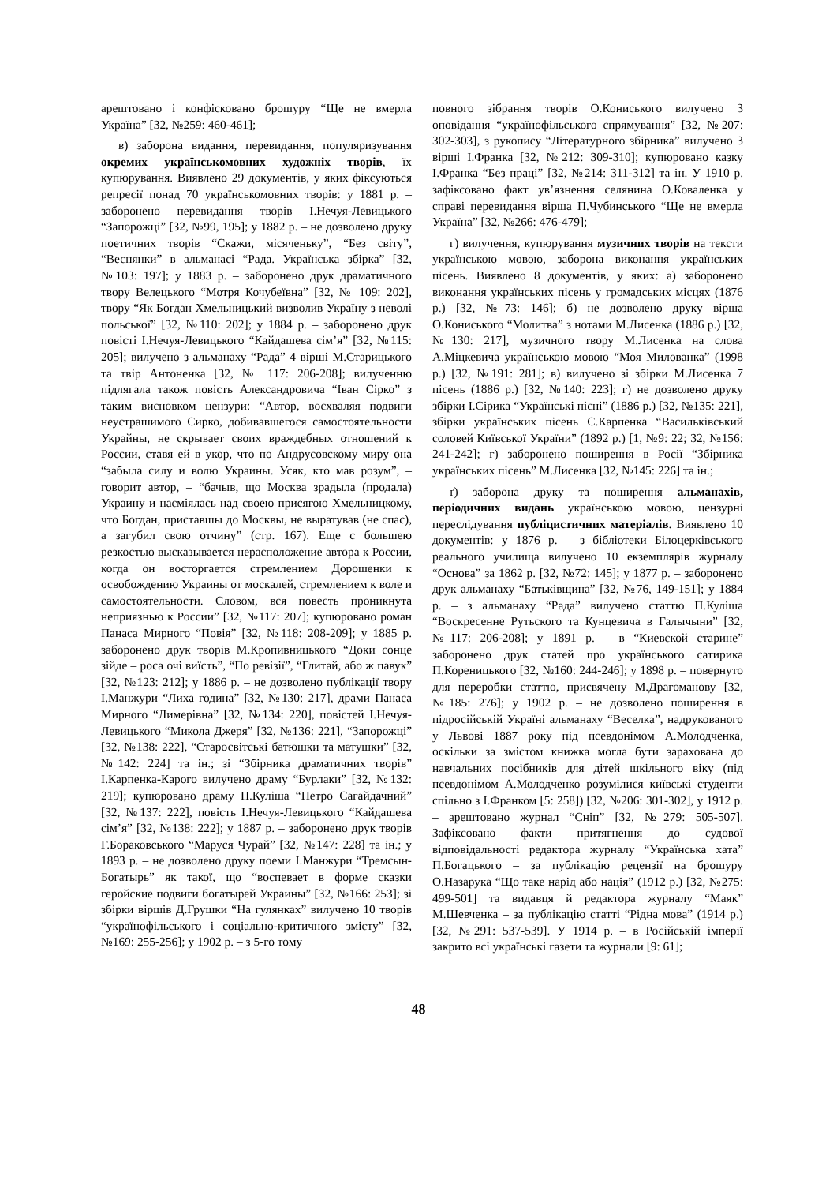арештовано і конфісковано брошуру “Ще не вмерла Україна” [32, №259: 460-461];
в) заборона видання, перевидання, популяризування окремих українськомовних художніх творів, їх купюрування. Виявлено 29 документів, у яких фіксуються репресії понад 70 українськомовних творів: у 1881 р. – заборонено перевидання творів І.Нечуя-Левицького “Запорожці” [32, №99, 195]; у 1882 р. – не дозволено друку поетичних творів “Скажи, місяченьку”, “Без світу”, “Веснянки” в альманасі “Рада. Українська збірка” [32, №103: 197]; у 1883 р. – заборонено друк драматичного твору Велецького “Мотря Кочубеївна” [32, № 109: 202], твору “Як Богдан Хмельницький визволив Україну з неволі польської” [32, №110: 202]; у 1884 р. – заборонено друк повісті І.Нечуя-Левицького “Кайдашева сім’я” [32, №115: 205]; вилучено з альманаху “Рада” 4 вірші М.Старицького та твір Антоненка [32, № 117: 206-208]; вилученню підлягала також повість Александровича “Іван Сірко” з таким висновком цензури: “Автор, восхваляя подвиги неустрашимого Сирко, добивавшегося самостоятельности Украйны, не скрывает своих враждебных отношений к России, ставя ей в укор, что по Андрусовскому миру она “забыла силу и волю Украины. Усяк, кто мав розум”, – говорит автор, – “бачыв, що Москва зрадыла (продала) Украину и насміялась над своею присягою Хмельницкому, что Богдан, приставшы до Москвы, не выратував (не спас), а загубил свою отчину” (стр. 167). Еще с большею резкостью высказывается нерасположение автора к России, когда он восторгается стремлением Дорошенки к освобождению Украины от москалей, стремлением к воле и самостоятельности. Словом, вся повесть проникнута неприязнью к России” [32, №117: 207]; купюровано роман Панаса Мирного “Повія” [32, №118: 208-209]; у 1885 р. заборонено друк творів М.Кропивницького “Доки сонце зійде – роса очі виїсть”, “По ревізії”, “Глитай, або ж павук” [32, №123: 212]; у 1886 р. – не дозволено публікації твору І.Манжури “Лиха година” [32, №130: 217], драми Панаса Мирного “Лимерівна” [32, №134: 220], повістей І.Нечуя-Левицького “Микола Джеря” [32, №136: 221], “Запорожці” [32, №138: 222], “Старосвітські батюшки та матушки” [32, №142: 224] та ін.; зі “Збірника драматичних творів” І.Карпенка-Карого вилучено драму “Бурлаки” [32, №132: 219]; купюровано драму П.Куліша “Петро Сагайдачний” [32, №137: 222], повість І.Нечуя-Левицького “Кайдашева сім’я” [32, №138: 222]; у 1887 р. – заборонено друк творів Г.Бораковського “Маруся Чурай” [32, №147: 228] та ін.; у 1893 р. – не дозволено друку поеми І.Манжури “Тремсын-Богатырь” як такої, що “воспевает в форме сказки геройские подвиги богатырей Украины” [32, №166: 253]; зі збірки віршів Д.Грушки “На гулянках” вилучено 10 творів “українофільського і соціально-критичного змісту” [32, №169: 255-256]; у 1902 р. – з 5-го тому
повного зібрання творів О.Кониського вилучено 3 оповідання “українофільського спрямування” [32, №207: 302-303], з рукопису “Літературного збірника” вилучено 3 вірші І.Франка [32, №212: 309-310]; купюровано казку І.Франка “Без праці” [32, №214: 311-312] та ін. У 1910 р. зафіксовано факт ув’язнення селянина О.Коваленка у справі перевидання вірша П.Чубинського “Ще не вмерла Україна” [32, №266: 476-479];
г) вилучення, купюрування музичних творів на тексти українською мовою, заборона виконання українських пісень. Виявлено 8 документів, у яких: а) заборонено виконання українських пісень у громадських місцях (1876 р.) [32, №73: 146]; б) не дозволено друку вірша О.Кониського “Молитва” з нотами М.Лисенка (1886 р.) [32, №130: 217], музичного твору М.Лисенка на слова А.Міцкевича українською мовою “Моя Милованка” (1998 р.) [32, №191: 281]; в) вилучено зі збірки М.Лисенка 7 пісень (1886 р.) [32, №140: 223]; г) не дозволено друку збірки І.Сірика “Українські пісні” (1886 р.) [32, №135: 221], збірки українських пісень С.Карпенка “Васильківський соловей Київської України” (1892 р.) [1, №9: 22; 32, №156: 241-242]; г) заборонено поширення в Росії “Збірника українських пісень” М.Лисенка [32, №145: 226] та ін.;
ґ) заборона друку та поширення альманахів, періодичних видань українською мовою, цензурні переслідування публіцистичних матеріалів. Виявлено 10 документів: у 1876 р. – з бібліотеки Білоцерківського реального училища вилучено 10 екземплярів журналу “Основа” за 1862 р. [32, №72: 145]; у 1877 р. – заборонено друк альманаху “Батьківщина” [32, №76, 149-151]; у 1884 р. – з альманаху “Рада” вилучено статтю П.Куліша “Воскресенне Рутьского та Кунцевича в Галычыни” [32, №117: 206-208]; у 1891 р. – в “Киевской старине” заборонено друк статей про українського сатирика П.Кореницького [32, №160: 244-246]; у 1898 р. – повернуто для переробки статтю, присвячену М.Драгоманову [32, №185: 276]; у 1902 р. – не дозволено поширення в підросійській Україні альманаху “Веселка”, надрукованого у Львові 1887 року під псевдонімом А.Молодченка, оскільки за змістом книжка могла бути зарахована до навчальних посібників для дітей шкільного віку (під псевдонімом А.Молодченко розумілися київські студенти спільно з І.Франком [5: 258]) [32, №206: 301-302], у 1912 р. – арештовано журнал “Сніп” [32, №279: 505-507]. Зафіксовано факти притягнення до судової відповідальності редактора журналу “Українська хата” П.Богацького – за публікацію рецензії на брошуру О.Назарука “Що таке нарід або нація” (1912 р.) [32, №275: 499-501] та видавця й редактора журналу “Маяк” М.Шевченка – за публікацію статті “Рідна мова” (1914 р.) [32, №291: 537-539]. У 1914 р. – в Російській імперії закрито всі українські газети та журнали [9: 61];
48